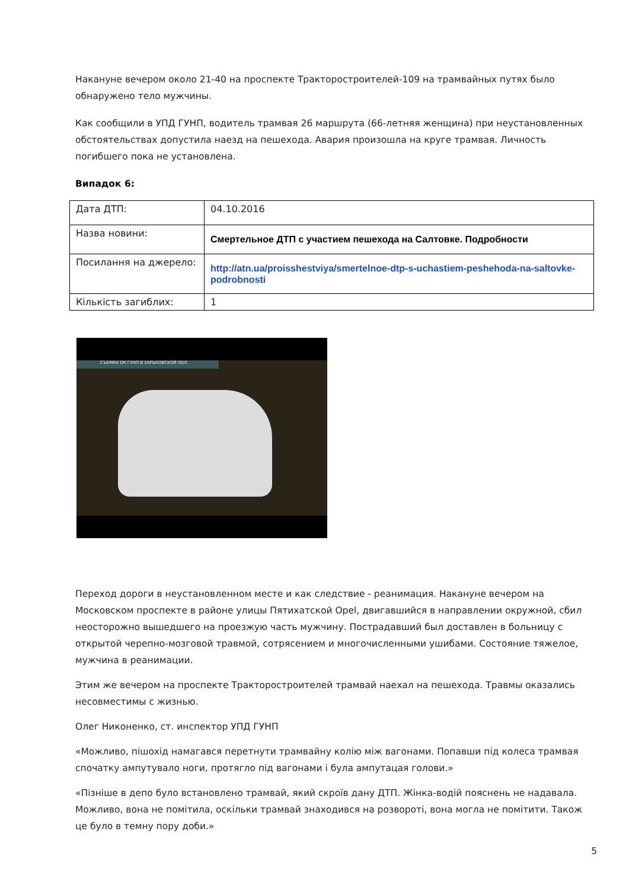Накануне вечером около 21-40 на проспекте Тракторостроителей-109 на трамвайных путях было обнаружено тело мужчины.
Как сообщили в УПД ГУНП, водитель трамвая 26 маршрута (66-летняя женщина) при неустановленных обстоятельствах допустила наезд на пешехода. Авария произошла на круге трамвая. Личность погибшего пока не установлена.
Випадок 6:
| Дата ДТП: | 04.10.2016 |
| Назва новини: | Смертельное ДТП с участием пешехода на Салтовке. Подробности |
| Посилання на джерело: | http://atn.ua/proisshestviya/smertelnoe-dtp-s-uchastiem-peshehoda-na-saltovke-podrobnosti |
| Кількість загиблих: | 1 |
СЪЕМКА ОК ГУНП В ХАРЬКОВСКОЙ ОБЛ.
Переход дороги в неустановленном месте и как следствие - реанимация. Накануне вечером на Московском проспекте в районе улицы Пятихатской Opel, двигавшийся в направлении окружной, сбил неосторожно вышедшего на проезжую часть мужчину. Пострадавший был доставлен в больницу с открытой черепно-мозговой травмой, сотрясением и многочисленными ушибами. Состояние тяжелое, мужчина в реанимации.
Этим же вечером на проспекте Тракторостроителей трамвай наехал на пешехода. Травмы оказались несовместимы с жизнью.
Олег Никоненко, ст. инспектор УПД ГУНП
«Можливо, пішохід намагався перетнути трамвайну колію між вагонами. Попавши під колеса трамвая спочатку ампутувало ноги, протягло під вагонами і була ампутацая голови.»
«Пізніше в депо було встановлено трамвай, який скроїв дану ДТП. Жінка-водій пояснень не надавала. Можливо, вона не помітила, оскільки трамвай знаходився на розвороті, вона могла не помітити. Також це було в темну пору доби.»
5